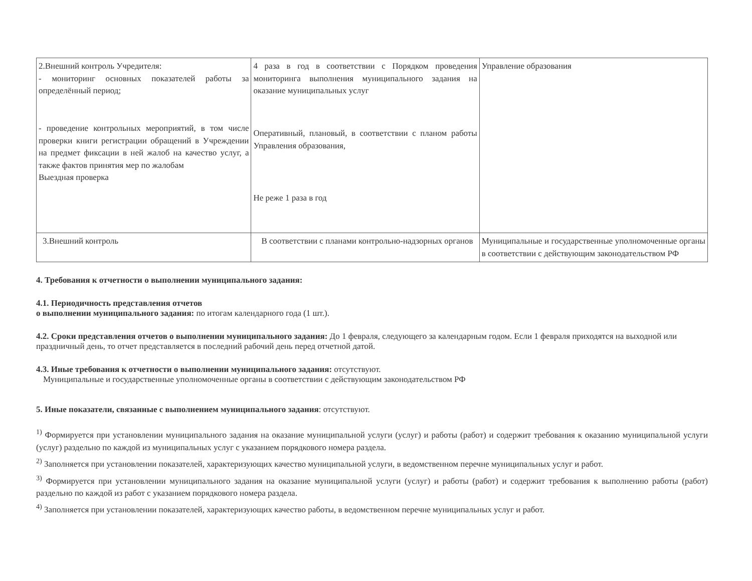| 2.Внешний контроль Учредителя: - мониторинг основных показателей работы за определённый период; - проведение контрольных мероприятий, в том числе проверки книги регистрации обращений в Учреждении на предмет фиксации в ней жалоб на качество услуг, а также фактов принятия мер по жалобам Выездная проверка | 4 раза в год в соответствии с Порядком проведения мониторинга выполнения муниципального задания на оказание муниципальных услуг Оперативный, плановый, в соответствии с планом работы Управления образования, Не реже 1 раза в год | Управление образования |
| 3.Внешний контроль | В соответствии с планами контрольно-надзорных органов | Муниципальные и государственные уполномоченные органы в соответствии с действующим законодательством РФ |
4. Требования к отчетности о выполнении муниципального задания:
4.1. Периодичность представления отчетов
о выполнении муниципального задания: по итогам календарного года (1 шт.).
4.2. Сроки представления отчетов о выполнении муниципального задания: До 1 февраля, следующего за календарным годом. Если 1 февраля приходятся на выходной или праздничный день, то отчет представляется в последний рабочий день перед отчетной датой.
4.3. Иные требования к отчетности о выполнении муниципального задания: отсутствуют.
Муниципальные и государственные уполномоченные органы в соответствии с действующим законодательством РФ
5. Иные показатели, связанные с выполнением муниципального задания: отсутствуют.
<sup>1)</sup> Формируется при установлении муниципального задания на оказание муниципальной услуги (услуг) и работы (работ) и содержит требования к оказанию муниципальной услуги (услуг) раздельно по каждой из муниципальных услуг с указанием порядкового номера раздела.
<sup>2)</sup> Заполняется при установлении показателей, характеризующих качество муниципальной услуги, в ведомственном перечне муниципальных услуг и работ.
<sup>3)</sup> Формируется при установлении муниципального задания на оказание муниципальной услуги (услуг) и работы (работ) и содержит требования к выполнению работы (работ) раздельно по каждой из работ с указанием порядкового номера раздела.
<sup>4)</sup> Заполняется при установлении показателей, характеризующих качество работы, в ведомственном перечне муниципальных услуг и работ.